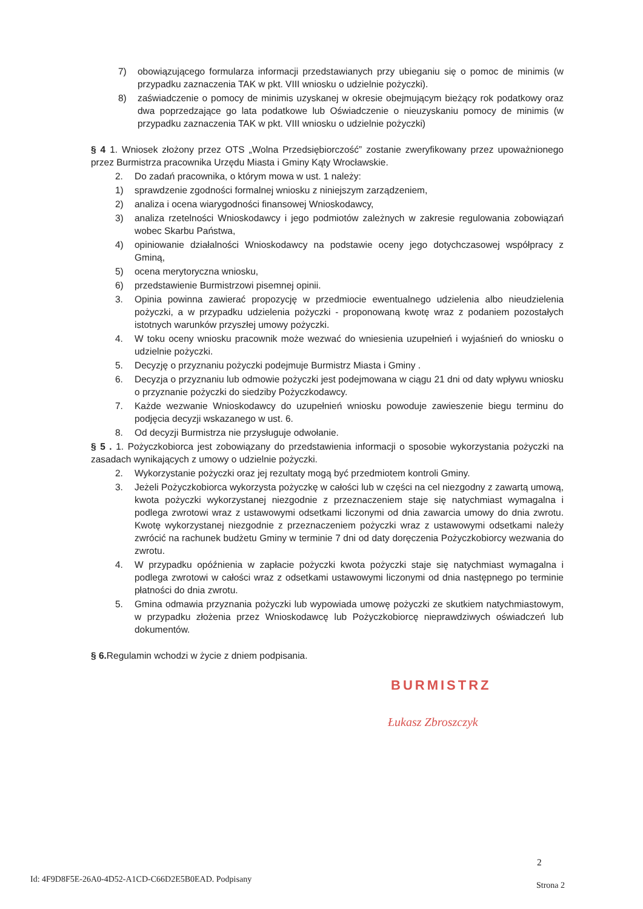7) obowiązującego formularza informacji przedstawianych przy ubieganiu się o pomoc de minimis (w przypadku zaznaczenia TAK w pkt. VIII wniosku o udzielnie pożyczki).
8) zaświadczenie o pomocy de minimis uzyskanej w okresie obejmującym bieżący rok podatkowy oraz dwa poprzedzające go lata podatkowe lub Oświadczenie o nieuzyskaniu pomocy de minimis (w przypadku zaznaczenia TAK w pkt. VIII wniosku o udzielnie pożyczki)
§ 4 1. Wniosek złożony przez OTS „Wolna Przedsiębiorczość” zostanie zweryfikowany przez upoważnionego przez Burmistrza pracownika Urzędu Miasta i Gminy Kąty Wrocławskie.
2. Do zadań pracownika, o którym mowa w ust. 1 należy:
1) sprawdzenie zgodności formalnej wniosku z niniejszym zarządzeniem,
2) analiza i ocena wiarygodności finansowej Wnioskodawcy,
3) analiza rzetelności Wnioskodawcy i jego podmiotów zależnych w zakresie regulowania zobowiązań wobec Skarbu Państwa,
4) opiniowanie działalności Wnioskodawcy na podstawie oceny jego dotychczasowej współpracy z Gminą,
5) ocena merytoryczna wniosku,
6) przedstawienie Burmistrzowi pisemnej opinii.
3. Opinia powinna zawierać propozycję w przedmiocie ewentualnego udzielenia albo nieudzielenia pożyczki, a w przypadku udzielenia pożyczki - proponowaną kwotę wraz z podaniem pozostałych istotnych warunków przyszłej umowy pożyczki.
4. W toku oceny wniosku pracownik może wezwać do wniesienia uzupełnień i wyjaśnień do wniosku o udzielnie pożyczki.
5. Decyzję o przyznaniu pożyczki podejmuje Burmistrz Miasta i Gminy .
6. Decyzja o przyznaniu lub odmowie pożyczki jest podejmowana w ciągu 21 dni od daty wpływu wniosku o przyznanie pożyczki do siedziby Pożyczkodawcy.
7. Każde wezwanie Wnioskodawcy do uzupełnień wniosku powoduje zawieszenie biegu terminu do podjęcia decyzji wskazanego w ust. 6.
8. Od decyzji Burmistrza nie przysługuje odwołanie.
§ 5 . 1. Pożyczkobiorca jest zobowiązany do przedstawienia informacji o sposobie wykorzystania pożyczki na zasadach wynikających z umowy o udzielnie pożyczki.
2. Wykorzystanie pożyczki oraz jej rezultaty mogą być przedmiotem kontroli Gminy.
3. Jeżeli Pożyczkobiorca wykorzysta pożyczkę w całości lub w części na cel niezgodny z zawartą umową, kwota pożyczki wykorzystanej niezgodnie z przeznaczeniem staje się natychmiast wymagalna i podlega zwrotowi wraz z ustawowymi odsetkami liczonymi od dnia zawarcia umowy do dnia zwrotu. Kwotę wykorzystanej niezgodnie z przeznaczeniem pożyczki wraz z ustawowymi odsetkami należy zwrócić na rachunek budżetu Gminy w terminie 7 dni od daty doręczenia Pożyczkobiorcy wezwania do zwrotu.
4. W przypadku opóźnienia w zapłacie pożyczki kwota pożyczki staje się natychmiast wymagalna i podlega zwrotowi w całości wraz z odsetkami ustawowymi liczonymi od dnia następnego po terminie płatności do dnia zwrotu.
5. Gmina odmawia przyznania pożyczki lub wypowiada umowę pożyczki ze skutkiem natychmiastowym, w przypadku złożenia przez Wnioskodawcę lub Pożyczkobiorcę nieprawdziwych oświadczeń lub dokumentów.
§ 6. Regulamin wchodzi w życie z dniem podpisania.
BURMISTRZ
Łukasz Zbroszczyk
2
Id: 4F9D8F5E-26A0-4D52-A1CD-C66D2E5B0EAD. Podpisany
Strona 2